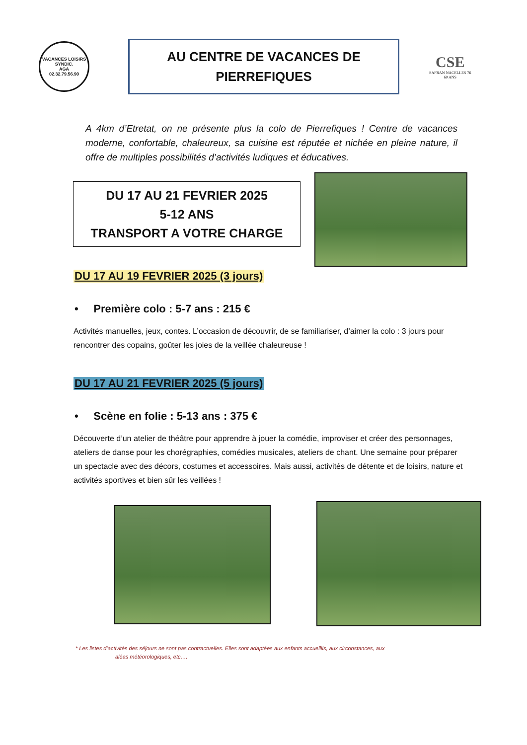VACANCES LOISIRS SYNDIC.
AGA
02.32.79.56.90
AU CENTRE DE VACANCES DE
PIERREFIQUES
CSE
SAFRAN NACELLES 76
60 ANS
A 4km d’Etretat, on ne présente plus la colo de Pierrefiques ! Centre de vacances moderne, confortable, chaleureux, sa cuisine est réputée et nichée en pleine nature, il offre de multiples possibilités d’activités ludiques et éducatives.
DU 17 AU 21 FEVRIER 2025
5-12 ANS
TRANSPORT A VOTRE CHARGE
DU 17 AU 19 FEVRIER 2025 (3 jours)
• Première colo : 5-7 ans : 215 €
Activités manuelles, jeux, contes. L’occasion de découvrir, de se familiariser, d’aimer la colo : 3 jours pour rencontrer des copains, goûter les joies de la veillée chaleureuse !
DU 17 AU 21 FEVRIER 2025 (5 jours)
• Scène en folie : 5-13 ans : 375 €
Découverte d’un atelier de théâtre pour apprendre à jouer la comédie, improviser et créer des personnages, ateliers de danse pour les chorégraphies, comédies musicales, ateliers de chant. Une semaine pour préparer un spectacle avec des décors, costumes et accessoires. Mais aussi, activités de détente et de loisirs, nature et activités sportives et bien sûr les veillées !
* Les listes d’activités des séjours ne sont pas contractuelles. Elles sont adaptées aux enfants accueillis, aux circonstances, aux
aléas météorologiques, etc….